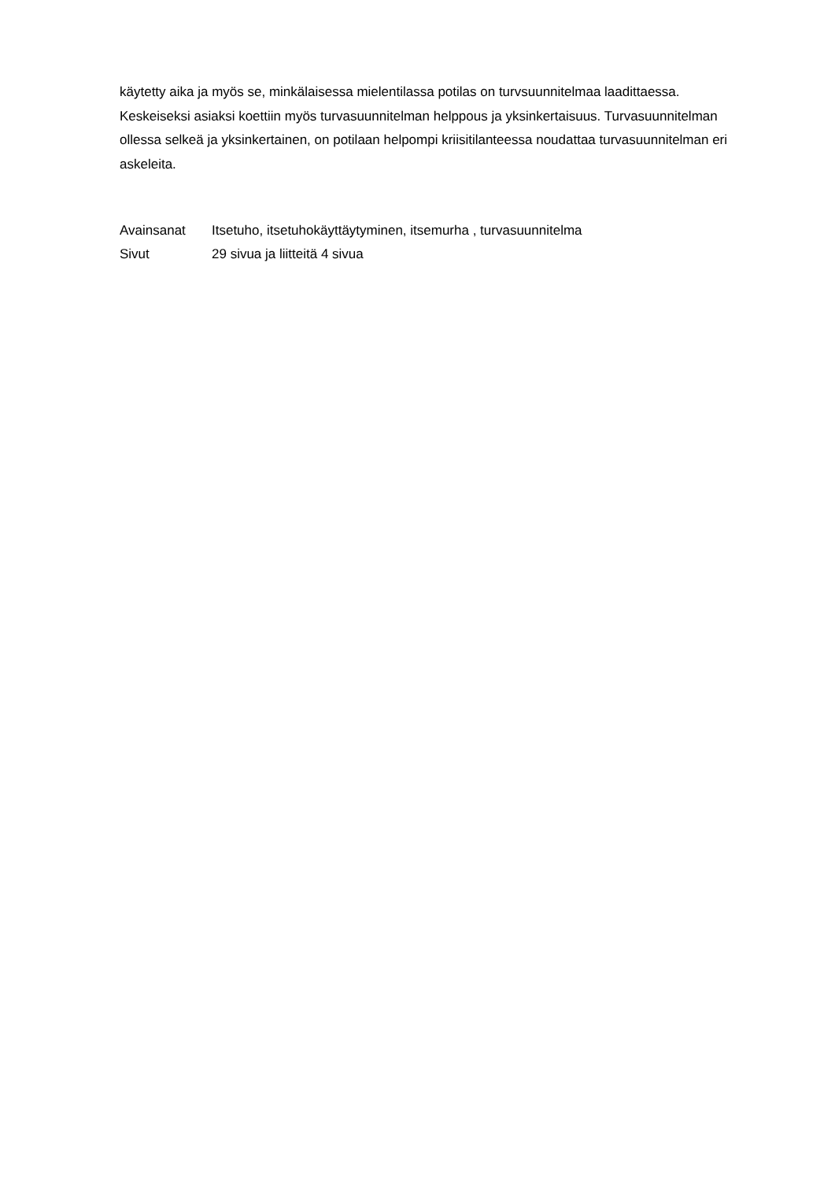käytetty aika ja myös se, minkälaisessa mielentilassa potilas on turvsuunnitelmaa laadittaessa. Keskeiseksi asiaksi koettiin myös turvasuunnitelman helppous ja yksinkertaisuus. Turvasuunnitelman ollessa selkeä ja yksinkertainen, on potilaan helpompi kriisitilanteessa noudattaa turvasuunnitelman eri askeleita.
| Avainsanat | Itsetuho, itsetuhokäyttäytyminen, itsemurha , turvasuunnitelma |
| Sivut | 29 sivua ja liitteitä 4 sivua |